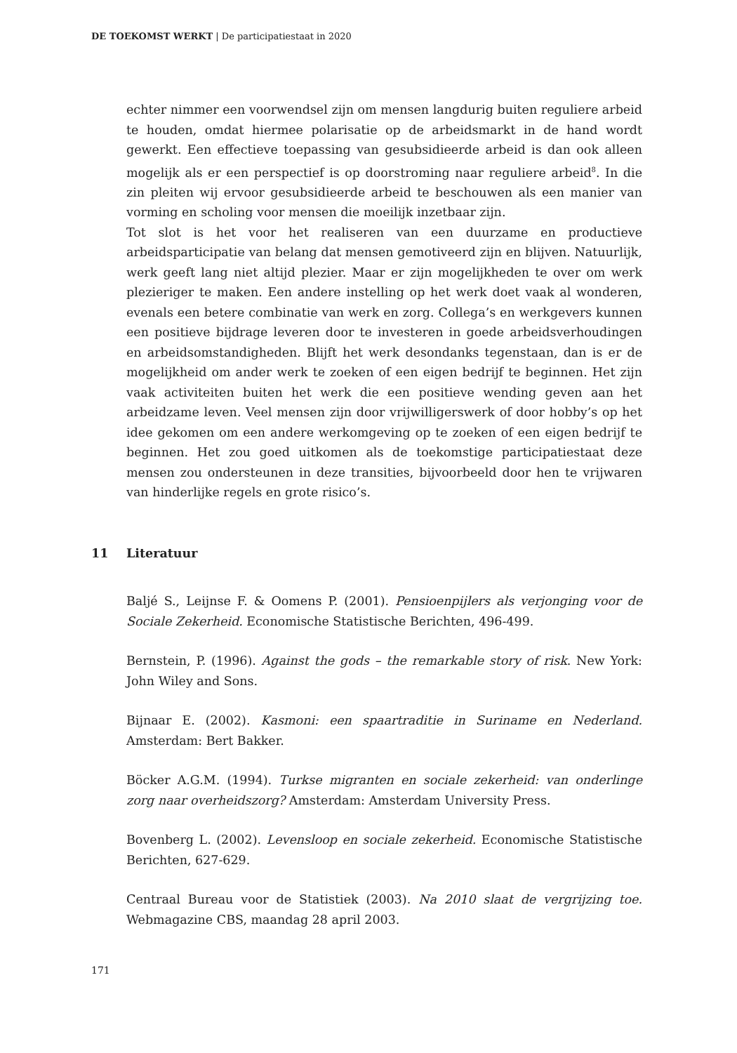DE TOEKOMST WERKT | De participatiestaat in 2020
echter nimmer een voorwendsel zijn om mensen langdurig buiten reguliere arbeid te houden, omdat hiermee polarisatie op de arbeidsmarkt in de hand wordt gewerkt. Een effectieve toepassing van gesubsidieerde arbeid is dan ook alleen mogelijk als er een perspectief is op doorstroming naar reguliere arbeid<sup>8</sup>. In die zin pleiten wij ervoor gesubsidieerde arbeid te beschouwen als een manier van vorming en scholing voor mensen die moeilijk inzetbaar zijn.
Tot slot is het voor het realiseren van een duurzame en productieve arbeidsparticipatie van belang dat mensen gemotiveerd zijn en blijven. Natuurlijk, werk geeft lang niet altijd plezier. Maar er zijn mogelijkheden te over om werk plezieriger te maken. Een andere instelling op het werk doet vaak al wonderen, evenals een betere combinatie van werk en zorg. Collega’s en werkgevers kunnen een positieve bijdrage leveren door te investeren in goede arbeidsverhoudingen en arbeidsomstandigheden. Blijft het werk desondanks tegenstaan, dan is er de mogelijkheid om ander werk te zoeken of een eigen bedrijf te beginnen. Het zijn vaak activiteiten buiten het werk die een positieve wending geven aan het arbeidzame leven. Veel mensen zijn door vrijwilligerswerk of door hobby’s op het idee gekomen om een andere werkomgeving op te zoeken of een eigen bedrijf te beginnen. Het zou goed uitkomen als de toekomstige participatiestaat deze mensen zou ondersteunen in deze transities, bijvoorbeeld door hen te vrijwaren van hinderlijke regels en grote risico’s.
11 Literatuur
Baljé S., Leijnse F. & Oomens P. (2001). Pensioenpijlers als verjonging voor de Sociale Zekerheid. Economische Statistische Berichten, 496-499.
Bernstein, P. (1996). Against the gods – the remarkable story of risk. New York: John Wiley and Sons.
Bijnaar E. (2002). Kasmoni: een spaartraditie in Suriname en Nederland. Amsterdam: Bert Bakker.
Böcker A.G.M. (1994). Turkse migranten en sociale zekerheid: van onderlinge zorg naar overheidszorg? Amsterdam: Amsterdam University Press.
Bovenberg L. (2002). Levensloop en sociale zekerheid. Economische Statistische Berichten, 627-629.
Centraal Bureau voor de Statistiek (2003). Na 2010 slaat de vergrijzing toe. Webmagazine CBS, maandag 28 april 2003.
171